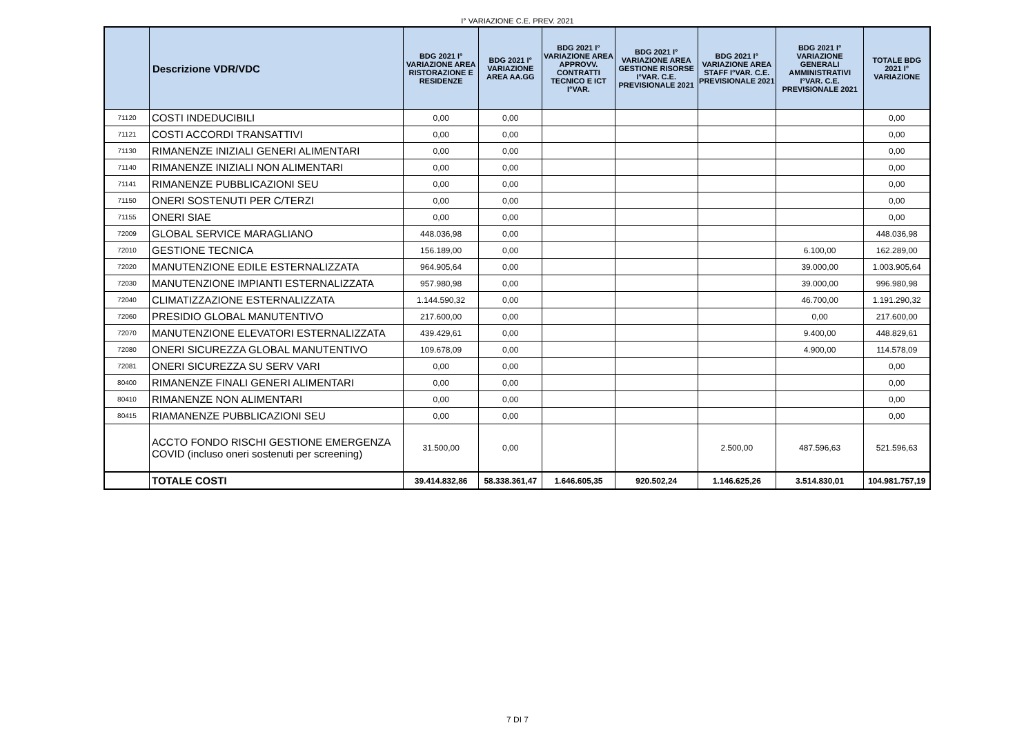I° VARIAZIONE C.E. PREV. 2021
| | Descrizione VDR/VDC | BDG 2021 I° VARIAZIONE AREA RISTORAZIONE E RESIDENZE | BDG 2021 I° VARIAZIONE AREA AA.GG | BDG 2021 I° VARIAZIONE AREA APPROVV. CONTRATTI TECNICO E ICT I°VAR. | BDG 2021 I° VARIAZIONE AREA GESTIONE RISORSE I°VAR. C.E. PREVISIONALE 2021 | BDG 2021 I° VARIAZIONE AREA STAFF I°VAR. C.E. PREVISIONALE 2021 | BDG 2021 I° VARIAZIONE GENERALI AMMINISTRATIVI I°VAR. C.E. PREVISIONALE 2021 | TOTALE BDG 2021 I° VARIAZIONE |
| --- | --- | --- | --- | --- | --- | --- | --- | --- |
| 71120 | COSTI INDEDUCIBILI | 0,00 | 0,00 | | | | | 0,00 |
| 71121 | COSTI ACCORDI TRANSATTIVI | 0,00 | 0,00 | | | | | 0,00 |
| 71130 | RIMANENZE INIZIALI GENERI ALIMENTARI | 0,00 | 0,00 | | | | | 0,00 |
| 71140 | RIMANENZE INIZIALI NON ALIMENTARI | 0,00 | 0,00 | | | | | 0,00 |
| 71141 | RIMANENZE PUBBLICAZIONI SEU | 0,00 | 0,00 | | | | | 0,00 |
| 71150 | ONERI SOSTENUTI PER C/TERZI | 0,00 | 0,00 | | | | | 0,00 |
| 71155 | ONERI SIAE | 0,00 | 0,00 | | | | | 0,00 |
| 72009 | GLOBAL SERVICE MARAGLIANO | 448.036,98 | 0,00 | | | | | 448.036,98 |
| 72010 | GESTIONE TECNICA | 156.189,00 | 0,00 | | | | 6.100,00 | 162.289,00 |
| 72020 | MANUTENZIONE EDILE ESTERNALIZZATA | 964.905,64 | 0,00 | | | | 39.000,00 | 1.003.905,64 |
| 72030 | MANUTENZIONE IMPIANTI ESTERNALIZZATA | 957.980,98 | 0,00 | | | | 39.000,00 | 996.980,98 |
| 72040 | CLIMATIZZAZIONE ESTERNALIZZATA | 1.144.590,32 | 0,00 | | | | 46.700,00 | 1.191.290,32 |
| 72060 | PRESIDIO GLOBAL MANUTENTIVO | 217.600,00 | 0,00 | | | | 0,00 | 217.600,00 |
| 72070 | MANUTENZIONE ELEVATORI ESTERNALIZZATA | 439.429,61 | 0,00 | | | | 9.400,00 | 448.829,61 |
| 72080 | ONERI SICUREZZA GLOBAL MANUTENTIVO | 109.678,09 | 0,00 | | | | 4.900,00 | 114.578,09 |
| 72081 | ONERI SICUREZZA SU SERV VARI | 0,00 | 0,00 | | | | | 0,00 |
| 80400 | RIMANENZE FINALI GENERI ALIMENTARI | 0,00 | 0,00 | | | | | 0,00 |
| 80410 | RIMANENZE NON ALIMENTARI | 0,00 | 0,00 | | | | | 0,00 |
| 80415 | RIAMANENZE PUBBLICAZIONI SEU | 0,00 | 0,00 | | | | | 0,00 |
| | ACCTO FONDO RISCHI GESTIONE EMERGENZA COVID (incluso oneri sostenuti per screening) | 31.500,00 | 0,00 | | | 2.500,00 | 487.596,63 | 521.596,63 |
| | TOTALE COSTI | 39.414.832,86 | 58.338.361,47 | 1.646.605,35 | 920.502,24 | 1.146.625,26 | 3.514.830,01 | 104.981.757,19 |
7 DI 7